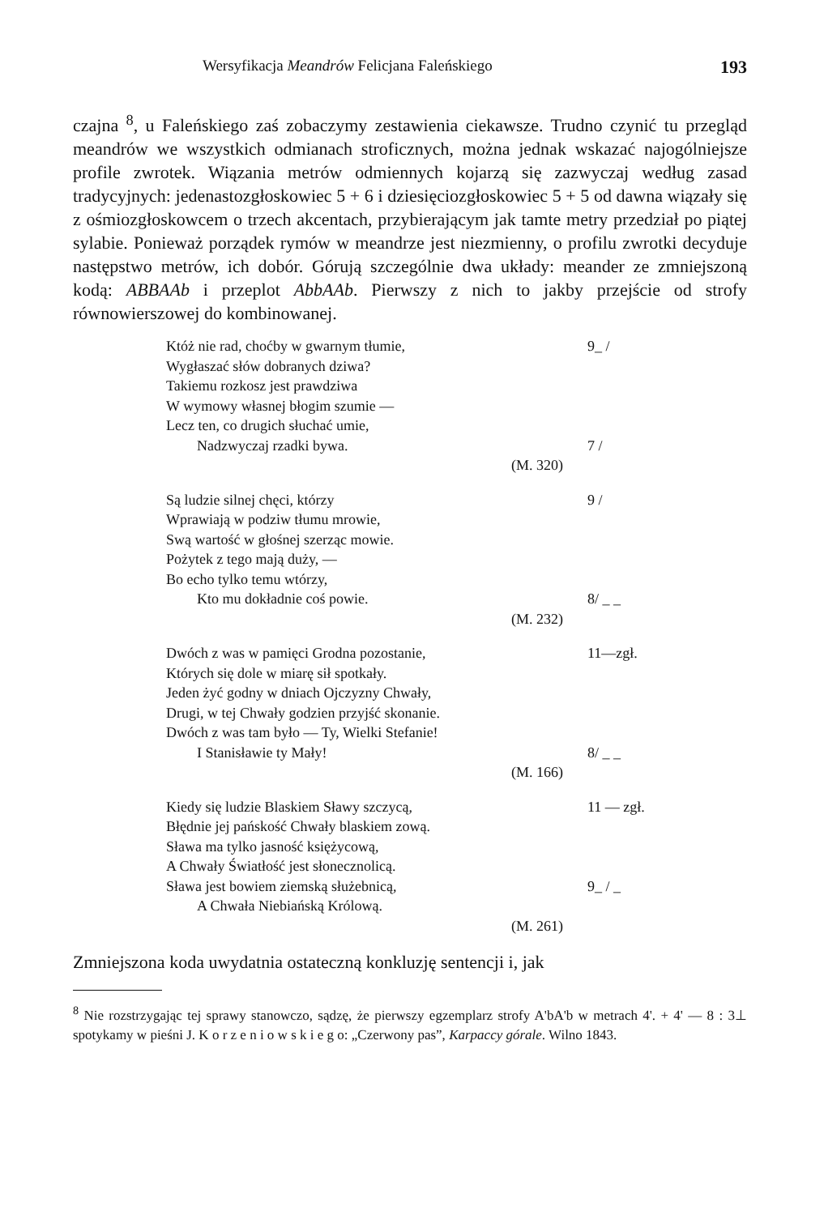Wersyfikacja Meandrów Felicjana Faleńskiego 193
czajna <sup>8</sup>, u Faleńskiego zaś zobaczymy zestawienia ciekawsze. Trudno czynić tu przegląd meandrów we wszystkich odmianach stroficznych, można jednak wskazać najogólniejsze profile zwrotek. Wiązania metrów odmiennych kojarzą się zazwyczaj według zasad tradycyjnych: jedenastozgłoskowiec 5 + 6 i dziesięciozgłoskowiec 5 + 5 od dawna wiązały się z ośmiozgłoskowcem o trzech akcentach, przybierającym jak tamte metry przedział po piątej sylabie. Ponieważ porządek rymów w meandrze jest niezmienny, o profilu zwrotki decyduje następstwo metrów, ich dobór. Górują szczególnie dwa układy: meander ze zmniejszoną kodą: ABBAAb i przeplot AbbAAb. Pierwszy z nich to jakby przejście od strofy równowierszowej do kombinowanej.
Któż nie rad, choćby w gwarnym tłumie, 9_ /
Wygłaszać słów dobranych dziwa?
Takiemu rozkosz jest prawdziwa
W wymowy własnej błogim szumie —
Lecz ten, co drugich słuchać umie,
Nadzwyczaj rzadki bywa. 7 /
(M. 320)
Są ludzie silnej chęci, którzy 9 /
Wprawiają w podziw tłumu mrowie,
Swą wartość w głośnej szerząc mowie.
Pożytek z tego mają duży, —
Bo echo tylko temu wtórzy,
Kto mu dokładnie coś powie. 8/ _ _
(M. 232)
Dwóch z was w pamięci Grodna pozostanie, 11—zgł.
Których się dole w miarę sił spotkały.
Jeden żyć godny w dniach Ojczyzny Chwały,
Drugi, w tej Chwały godzien przyjść skonanie.
Dwóch z was tam było — Ty, Wielki Stefanie!
I Stanisławie ty Mały! 8/ _ _
(M. 166)
Kiedy się ludzie Blaskiem Sławy szczycą, 11 — zgł.
Błędnie jej pańskość Chwały blaskiem zową.
Sława ma tylko jasność księżycową,
A Chwały Światłość jest słonecznolicą.
Sława jest bowiem ziemską służebnicą, 9_ / _
A Chwała Niebiańską Królową.
(M. 261)
Zmniejszona koda uwydatnia ostateczną konkluzję sentencji i, jak
<sup>8</sup> Nie rozstrzygając tej sprawy stanowczo, sądzę, że pierwszy egzemplarz strofy A'bA'b w metrach 4'. + 4' — 8 : 3⊥ spotykamy w pieśni J. K o r z e n i o w s k i e g o: „Czerwony pas”, Karpaccy górale. Wilno 1843.